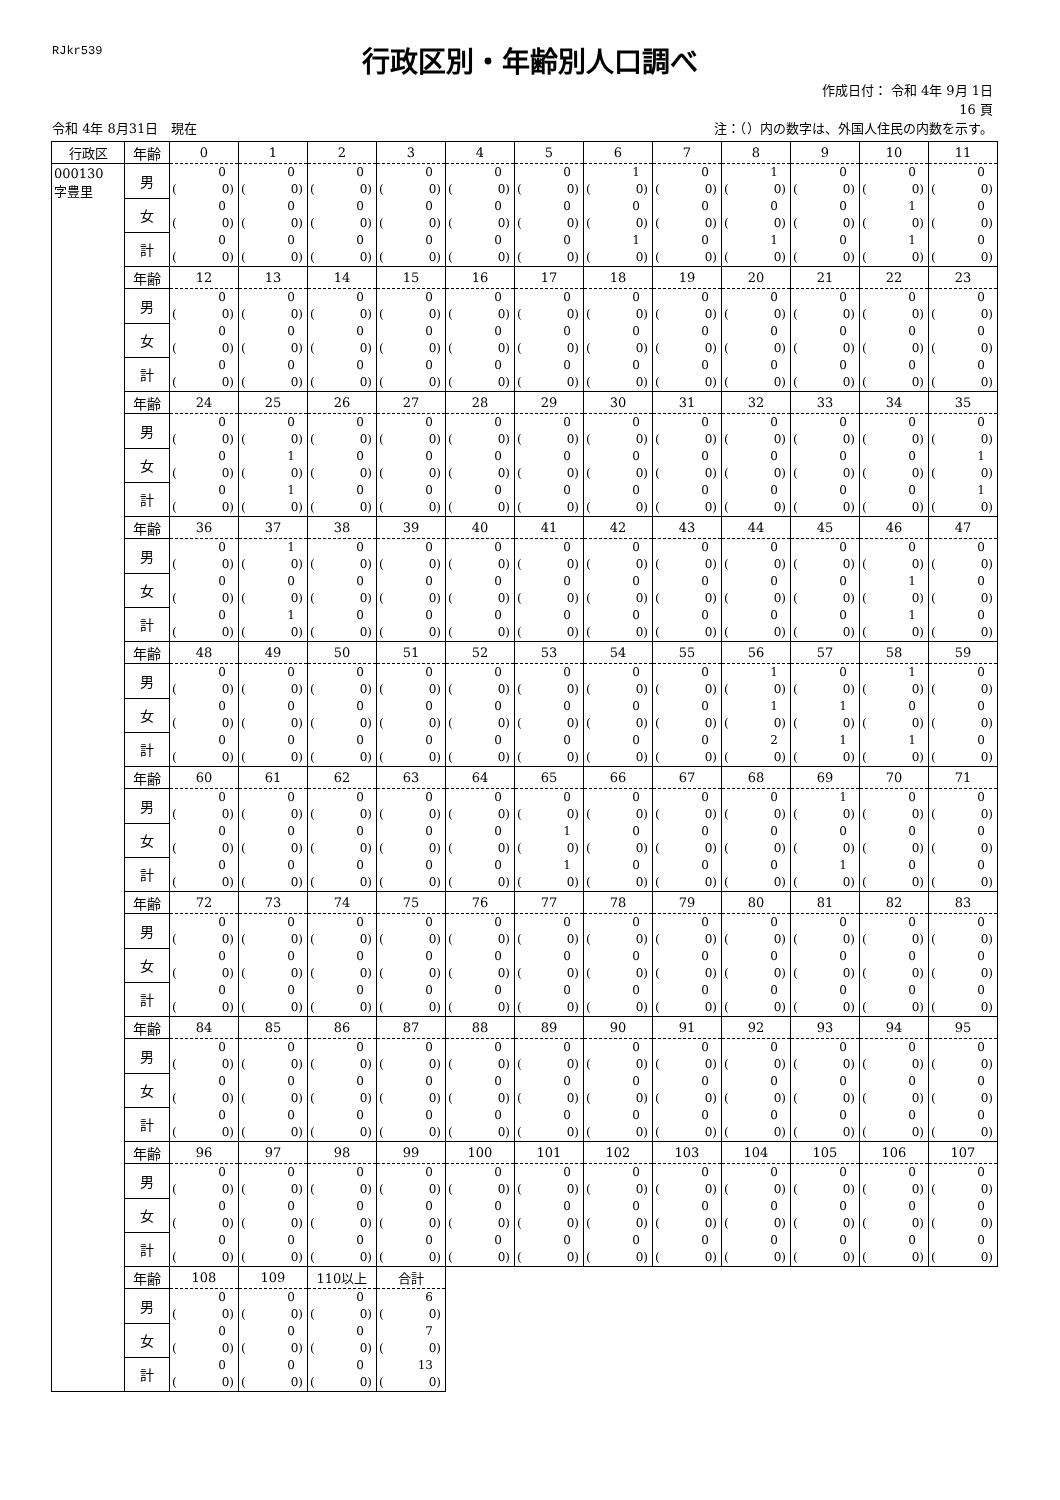RJkr539
行政区別・年齢別人口調べ
作成日付： 令和 4年 9月 1日
16 頁
令和 4年 8月31日　現在 注：（）内の数字は、外国人住民の内数を示す。
| 行政区 | 年齢 | 0 | 1 | 2 | 3 | 4 | 5 | 6 | 7 | 8 | 9 | 10 | 11 |
| 000130 字豊里 | 男 | 0 ( 0) | 0 ( 0) | 0 ( 0) | 0 ( 0) | 0 ( 0) | 0 ( 0) | 1 ( 0) | 0 ( 0) | 1 ( 0) | 0 ( 0) | 0 ( 0) | 0 ( 0) |
| | 女 | 0 ( 0) | 0 ( 0) | 0 ( 0) | 0 ( 0) | 0 ( 0) | 0 ( 0) | 0 ( 0) | 0 ( 0) | 0 ( 0) | 0 ( 0) | 1 ( 0) | 0 ( 0) |
| | 計 | 0 ( 0) | 0 ( 0) | 0 ( 0) | 0 ( 0) | 0 ( 0) | 0 ( 0) | 1 ( 0) | 0 ( 0) | 1 ( 0) | 0 ( 0) | 1 ( 0) | 0 ( 0) |
| | 年齢 | 12 | 13 | 14 | 15 | 16 | 17 | 18 | 19 | 20 | 21 | 22 | 23 |
| | 男 | 0 ( 0) | 0 ( 0) | 0 ( 0) | 0 ( 0) | 0 ( 0) | 0 ( 0) | 0 ( 0) | 0 ( 0) | 0 ( 0) | 0 ( 0) | 0 ( 0) | 0 ( 0) |
| | 女 | 0 ( 0) | 0 ( 0) | 0 ( 0) | 0 ( 0) | 0 ( 0) | 0 ( 0) | 0 ( 0) | 0 ( 0) | 0 ( 0) | 0 ( 0) | 0 ( 0) | 0 ( 0) |
| | 計 | 0 ( 0) | 0 ( 0) | 0 ( 0) | 0 ( 0) | 0 ( 0) | 0 ( 0) | 0 ( 0) | 0 ( 0) | 0 ( 0) | 0 ( 0) | 0 ( 0) | 0 ( 0) |
| | 年齢 | 24 | 25 | 26 | 27 | 28 | 29 | 30 | 31 | 32 | 33 | 34 | 35 |
| | 男 | 0 ( 0) | 0 ( 0) | 0 ( 0) | 0 ( 0) | 0 ( 0) | 0 ( 0) | 0 ( 0) | 0 ( 0) | 0 ( 0) | 0 ( 0) | 0 ( 0) | 0 ( 0) |
| | 女 | 0 ( 0) | 1 ( 0) | 0 ( 0) | 0 ( 0) | 0 ( 0) | 0 ( 0) | 0 ( 0) | 0 ( 0) | 0 ( 0) | 0 ( 0) | 0 ( 0) | 1 ( 0) |
| | 計 | 0 ( 0) | 1 ( 0) | 0 ( 0) | 0 ( 0) | 0 ( 0) | 0 ( 0) | 0 ( 0) | 0 ( 0) | 0 ( 0) | 0 ( 0) | 0 ( 0) | 1 ( 0) |
| | 年齢 | 36 | 37 | 38 | 39 | 40 | 41 | 42 | 43 | 44 | 45 | 46 | 47 |
| | 男 | 0 ( 0) | 1 ( 0) | 0 ( 0) | 0 ( 0) | 0 ( 0) | 0 ( 0) | 0 ( 0) | 0 ( 0) | 0 ( 0) | 0 ( 0) | 0 ( 0) | 0 ( 0) |
| | 女 | 0 ( 0) | 0 ( 0) | 0 ( 0) | 0 ( 0) | 0 ( 0) | 0 ( 0) | 0 ( 0) | 0 ( 0) | 0 ( 0) | 0 ( 0) | 1 ( 0) | 0 ( 0) |
| | 計 | 0 ( 0) | 1 ( 0) | 0 ( 0) | 0 ( 0) | 0 ( 0) | 0 ( 0) | 0 ( 0) | 0 ( 0) | 0 ( 0) | 0 ( 0) | 1 ( 0) | 0 ( 0) |
| | 年齢 | 48 | 49 | 50 | 51 | 52 | 53 | 54 | 55 | 56 | 57 | 58 | 59 |
| | 男 | 0 ( 0) | 0 ( 0) | 0 ( 0) | 0 ( 0) | 0 ( 0) | 0 ( 0) | 0 ( 0) | 0 ( 0) | 1 ( 0) | 0 ( 0) | 1 ( 0) | 0 ( 0) |
| | 女 | 0 ( 0) | 0 ( 0) | 0 ( 0) | 0 ( 0) | 0 ( 0) | 0 ( 0) | 0 ( 0) | 0 ( 0) | 1 ( 0) | 1 ( 0) | 0 ( 0) | 0 ( 0) |
| | 計 | 0 ( 0) | 0 ( 0) | 0 ( 0) | 0 ( 0) | 0 ( 0) | 0 ( 0) | 0 ( 0) | 0 ( 0) | 2 ( 0) | 1 ( 0) | 1 ( 0) | 0 ( 0) |
| | 年齢 | 60 | 61 | 62 | 63 | 64 | 65 | 66 | 67 | 68 | 69 | 70 | 71 |
| | 男 | 0 ( 0) | 0 ( 0) | 0 ( 0) | 0 ( 0) | 0 ( 0) | 0 ( 0) | 0 ( 0) | 0 ( 0) | 0 ( 0) | 1 ( 0) | 0 ( 0) | 0 ( 0) |
| | 女 | 0 ( 0) | 0 ( 0) | 0 ( 0) | 0 ( 0) | 0 ( 0) | 1 ( 0) | 0 ( 0) | 0 ( 0) | 0 ( 0) | 0 ( 0) | 0 ( 0) | 0 ( 0) |
| | 計 | 0 ( 0) | 0 ( 0) | 0 ( 0) | 0 ( 0) | 0 ( 0) | 1 ( 0) | 0 ( 0) | 0 ( 0) | 0 ( 0) | 1 ( 0) | 0 ( 0) | 0 ( 0) |
| | 年齢 | 72 | 73 | 74 | 75 | 76 | 77 | 78 | 79 | 80 | 81 | 82 | 83 |
| | 男 | 0 ( 0) | 0 ( 0) | 0 ( 0) | 0 ( 0) | 0 ( 0) | 0 ( 0) | 0 ( 0) | 0 ( 0) | 0 ( 0) | 0 ( 0) | 0 ( 0) | 0 ( 0) |
| | 女 | 0 ( 0) | 0 ( 0) | 0 ( 0) | 0 ( 0) | 0 ( 0) | 0 ( 0) | 0 ( 0) | 0 ( 0) | 0 ( 0) | 0 ( 0) | 0 ( 0) | 0 ( 0) |
| | 計 | 0 ( 0) | 0 ( 0) | 0 ( 0) | 0 ( 0) | 0 ( 0) | 0 ( 0) | 0 ( 0) | 0 ( 0) | 0 ( 0) | 0 ( 0) | 0 ( 0) | 0 ( 0) |
| | 年齢 | 84 | 85 | 86 | 87 | 88 | 89 | 90 | 91 | 92 | 93 | 94 | 95 |
| | 男 | 0 ( 0) | 0 ( 0) | 0 ( 0) | 0 ( 0) | 0 ( 0) | 0 ( 0) | 0 ( 0) | 0 ( 0) | 0 ( 0) | 0 ( 0) | 0 ( 0) | 0 ( 0) |
| | 女 | 0 ( 0) | 0 ( 0) | 0 ( 0) | 0 ( 0) | 0 ( 0) | 0 ( 0) | 0 ( 0) | 0 ( 0) | 0 ( 0) | 0 ( 0) | 0 ( 0) | 0 ( 0) |
| | 計 | 0 ( 0) | 0 ( 0) | 0 ( 0) | 0 ( 0) | 0 ( 0) | 0 ( 0) | 0 ( 0) | 0 ( 0) | 0 ( 0) | 0 ( 0) | 0 ( 0) | 0 ( 0) |
| | 年齢 | 96 | 97 | 98 | 99 | 100 | 101 | 102 | 103 | 104 | 105 | 106 | 107 |
| | 男 | 0 ( 0) | 0 ( 0) | 0 ( 0) | 0 ( 0) | 0 ( 0) | 0 ( 0) | 0 ( 0) | 0 ( 0) | 0 ( 0) | 0 ( 0) | 0 ( 0) | 0 ( 0) |
| | 女 | 0 ( 0) | 0 ( 0) | 0 ( 0) | 0 ( 0) | 0 ( 0) | 0 ( 0) | 0 ( 0) | 0 ( 0) | 0 ( 0) | 0 ( 0) | 0 ( 0) | 0 ( 0) |
| | 計 | 0 ( 0) | 0 ( 0) | 0 ( 0) | 0 ( 0) | 0 ( 0) | 0 ( 0) | 0 ( 0) | 0 ( 0) | 0 ( 0) | 0 ( 0) | 0 ( 0) | 0 ( 0) |
| | 年齢 | 108 | 109 | 110以上 | 合計 | | | | | | | | |
| | 男 | 0 ( 0) | 0 ( 0) | 0 ( 0) | 6 ( 0) | | | | | | | | |
| | 女 | 0 ( 0) | 0 ( 0) | 0 ( 0) | 7 ( 0) | | | | | | | | |
| | 計 | 0 ( 0) | 0 ( 0) | 0 ( 0) | 13 ( 0) | | | | | | | | |